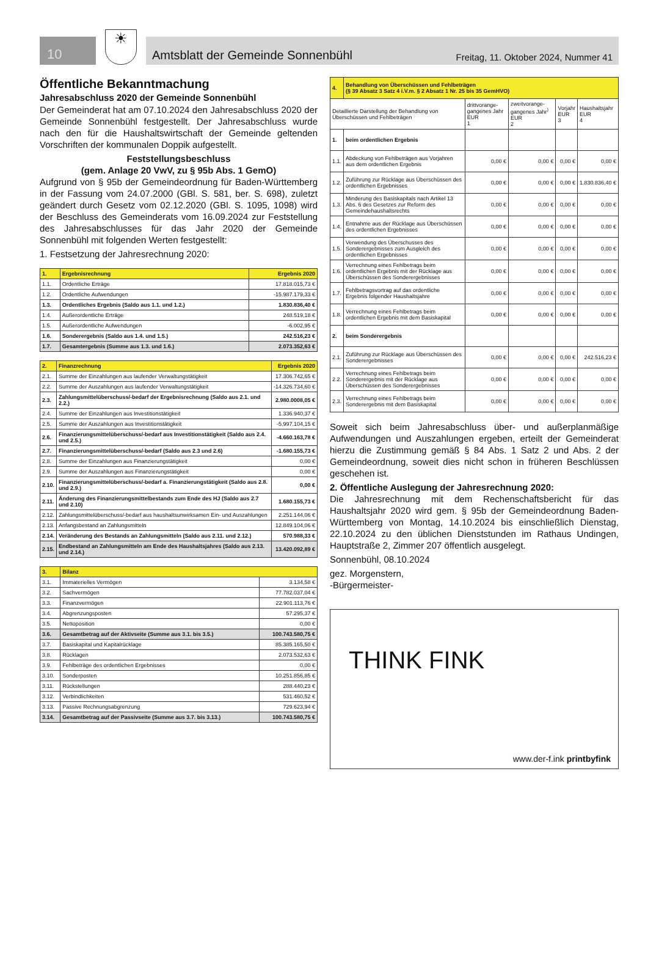10
☀
Amtsblatt der Gemeinde Sonnenbühl Freitag, 11. Oktober 2024, Nummer 41
Öffentliche Bekanntmachung
Jahresabschluss 2020 der Gemeinde Sonnenbühl
Der Gemeinderat hat am 07.10.2024 den Jahresabschluss 2020 der Gemeinde Sonnenbühl festgestellt. Der Jahresabschluss wurde nach den für die Haushaltswirtschaft der Gemeinde geltenden Vorschriften der kommunalen Doppik aufgestellt.
Feststellungsbeschluss
(gem. Anlage 20 VwV, zu § 95b Abs. 1 GemO)
Aufgrund von § 95b der Gemeindeordnung für Baden-Württemberg in der Fassung vom 24.07.2000 (GBl. S. 581, ber. S. 698), zuletzt geändert durch Gesetz vom 02.12.2020 (GBl. S. 1095, 1098) wird der Beschluss des Gemeinderats vom 16.09.2024 zur Feststellung des Jahresabschlusses für das Jahr 2020 der Gemeinde Sonnenbühl mit folgenden Werten festgestellt:
1. Festsetzung der Jahresrechnung 2020:
| 1. | Ergebnisrechnung | Ergebnis 2020 |
| 1.1. | Ordentliche Erträge | 17.818.015,73 € |
| 1.2. | Ordentliche Aufwendungen | -15.987.179,33 € |
| 1.3. | Ordentliches Ergebnis (Saldo aus 1.1. und 1.2.) | 1.830.836,40 € |
| 1.4. | Außerordentliche Erträge | 248.519,18 € |
| 1.5. | Außerordentliche Aufwendungen | -6.002,95 € |
| 1.6. | Sonderergebnis (Saldo aus 1.4. und 1.5.) | 242.516,23 € |
| 1.7. | Gesamtergebnis (Summe aus 1.3. und 1.6.) | 2.073.352,63 € |
| 2. | Finanzrechnung | Ergebnis 2020 |
| 2.1. | Summe der Einzahlungen aus laufender Verwaltungstätigkeit | 17.306.742,65 € |
| 2.2. | Summe der Auszahlungen aus laufender Verwaltungstätigkeit | -14.326.734,60 € |
| 2.3. | Zahlungsmittelüberschuss/-bedarf der Ergebnisrechnung (Saldo aus 2.1. und 2.2.) | 2.980.0008,05 € |
| 2.4. | Summe der Einzahlungen aus Investitionstätigkeit | 1.336.940,37 € |
| 2.5. | Summe der Auszahlungen aus Investitionstätigkeit | -5.997.104,15 € |
| 2.6. | Finanzierungsmittelüberschuss/-bedarf aus Investitionstätigkeit (Saldo aus 2.4. und 2.5.) | -4.660.163,78 € |
| 2.7. | Finanzierungsmittelüberschuss/-bedarf (Saldo aus 2.3 und 2.6) | -1.680.155,73 € |
| 2.8. | Summe der Einzahlungen aus Finanzierungstätigkeit | 0,00 € |
| 2.9. | Summe der Auszahlungen aus Finanzierungstätigkeit | 0,00 € |
| 2.10. | Finanzierungsmittelüberschuss/-bedarf a. Finanzierungstätigkeit (Saldo aus 2.8. und 2.9.) | 0,00 € |
| 2.11. | Änderung des Finanzierungsmittelbestands zum Ende des HJ (Saldo aus 2.7 und 2.10) | 1.680.155,73 € |
| 2.12. | Zahlungsmittelüberschuss/-bedarf aus haushaltsunwirksamen Ein- und Auszahlungen | 2.251.144,06 € |
| 2.13. | Anfangsbestand an Zahlungsmitteln | 12.849.104,06 € |
| 2.14. | Veränderung des Bestands an Zahlungsmitteln (Saldo aus 2.11. und 2.12.) | 570.988,33 € |
| 2.15. | Endbestand an Zahlungsmitteln am Ende des Haushaltsjahres (Saldo aus 2.13. und 2.14.) | 13.420.092,89 € |
| 3. | Bilanz | |
| 3.1. | Immaterielles Vermögen | 3.134,58 € |
| 3.2. | Sachvermögen | 77.782.037,04 € |
| 3.3. | Finanzvermögen | 22.901.113,76 € |
| 3.4. | Abgrenzungsposten | 57.295,37 € |
| 3.5. | Nettoposition | 0,00 € |
| 3.6. | Gesamtbetrag auf der Aktivseite (Summe aus 3.1. bis 3.5.) | 100.743.580,75 € |
| 3.7. | Basiskapital und Kapitalrücklage | 85.385.165,50 € |
| 3.8. | Rücklagen | 2.073.532,63 € |
| 3.9. | Fehlbeträge des ordentlichen Ergebnisses | 0,00 € |
| 3.10. | Sonderposten | 10.251.856,85 € |
| 3.11. | Rückstellungen | 288.440,23 € |
| 3.12. | Verbindlichkeiten | 531.460,52 € |
| 3.13. | Passive Rechnungsabgrenzung | 729.623,94 € |
| 3.14. | Gesamtbetrag auf der Passivseite (Summe aus 3.7. bis 3.13.) | 100.743.580,75 € |
| 4. | Behandlung von Überschüssen und Fehlbeträgen (§ 39 Absatz 3 Satz 4 i.V.m. § 2 Absatz 1 Nr. 25 bis 35 GemHVO) | | | | |
| Detaillierte Darstellung der Behandlung von Überschüssen und Fehlbeträgen | | drittvorange-gangenes Jahr EUR 1 | zweitvorange-gangenes Jahr<sup>)</sup> EUR 2 | Vorjahr EUR 3 | Haushaltsjahr EUR 4 |
| 1. | beim ordentlichen Ergebnis | | | | |
| 1.1. | Abdeckung von Fehlbeträgen aus Vorjahren aus dem ordentlichen Ergebnis | 0,00 € | 0,00 € | 0,00 € | 0,00 € |
| 1.2. | Zuführung zur Rücklage aus Überschüssen des ordentlichen Ergebnisses | 0,00 € | 0,00 € | 0,00 € | 1.830.836,40 € |
| 1.3. | Minderung des Basiskapitals nach Artikel 13 Abs. 6 des Gesetzes zur Reform des Gemeindehaushaltsrechts | 0,00 € | 0,00 € | 0,00 € | 0,00 € |
| 1.4. | Entnahme aus der Rücklage aus Überschüssen des ordentlichen Ergebnisses | 0,00 € | 0,00 € | 0,00 € | 0,00 € |
| 1.5. | Verwendung des Überschusses des Sonderergebnisses zum Ausgleich des ordentlichen Ergebnisses | 0,00 € | 0,00 € | 0,00 € | 0,00 € |
| 1.6. | Verrechnung eines Fehlbetrags beim ordentlichen Ergebnis mit der Rücklage aus Überschüssen des Sonderergebnisses | 0,00 € | 0,00 € | 0,00 € | 0,00 € |
| 1.7. | Fehlbetragsvortrag auf das ordentliche Ergebnis folgender Haushaltsjahre | 0,00 € | 0,00 € | 0,00 € | 0,00 € |
| 1.8. | Verrechnung eines Fehlbetrags beim ordentlichen Ergebnis mit dem Basiskapital | 0,00 € | 0,00 € | 0,00 € | 0,00 € |
| 2. | beim Sonderergebnis | | | | |
| 2.1. | Zuführung zur Rücklage aus Überschüssen des Sonderergebnisses | 0,00 € | 0,00 € | 0,00 € | 242.516,23 € |
| 2.2. | Verrechnung eines Fehlbetrags beim Sonderergebnis mit der Rücklage aus Überschüssen des Sonderergebnisses | 0,00 € | 0,00 € | 0,00 € | 0,00 € |
| 2.3. | Verrechnung eines Fehlbetrags beim Sonderergebnis mit dem Basiskapital | 0,00 € | 0,00 € | 0,00 € | 0,00 € |
Soweit sich beim Jahresabschluss über- und außerplanmäßige Aufwendungen und Auszahlungen ergeben, erteilt der Gemeinderat hierzu die Zustimmung gemäß § 84 Abs. 1 Satz 2 und Abs. 2 der Gemeindeordnung, soweit dies nicht schon in früheren Beschlüssen geschehen ist.
2. Öffentliche Auslegung der Jahresrechnung 2020:
Die Jahresrechnung mit dem Rechenschaftsbericht für das Haushaltsjahr 2020 wird gem. § 95b der Gemeindeordnung Baden-Württemberg von Montag, 14.10.2024 bis einschließlich Dienstag, 22.10.2024 zu den üblichen Dienststunden im Rathaus Undingen, Hauptstraße 2, Zimmer 207 öffentlich ausgelegt.
Sonnenbühl, 08.10.2024
gez. Morgenstern,
-Bürgermeister-
THINK FINK
www.der-f.ink printbyfink